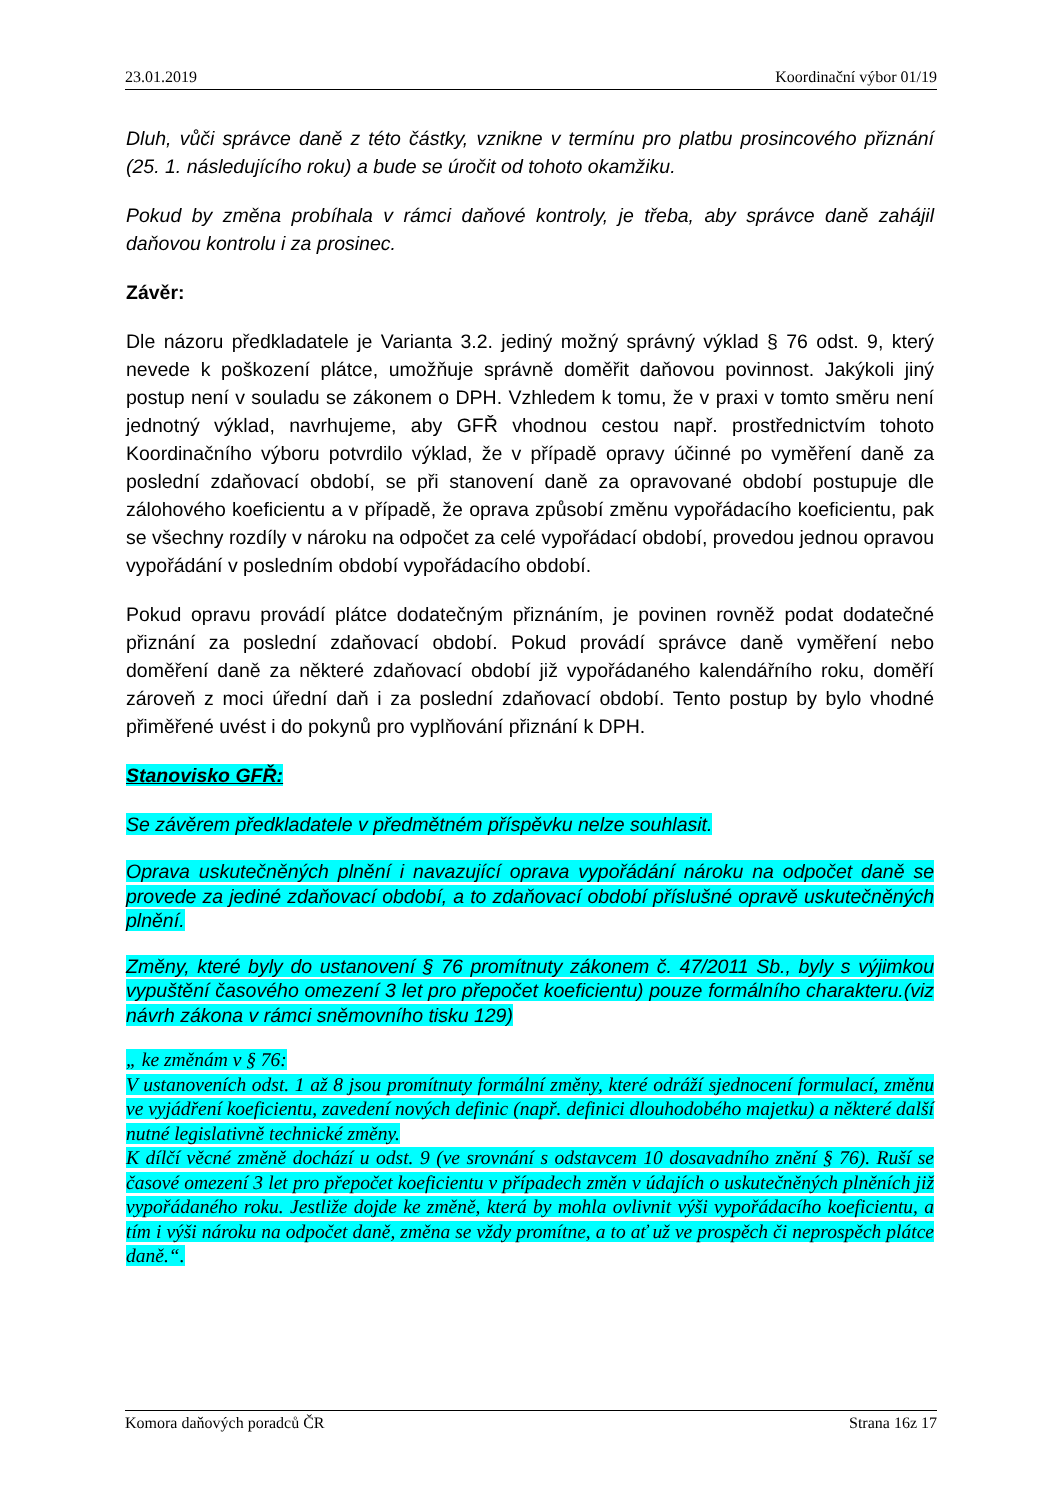23.01.2019 Koordinační výbor 01/19
Dluh, vůči správce daně z této částky, vznikne v termínu pro platbu prosincového přiznání (25. 1. následujícího roku) a bude se úročit od tohoto okamžiku.
Pokud by změna probíhala v rámci daňové kontroly, je třeba, aby správce daně zahájil daňovou kontrolu i za prosinec.
Závěr:
Dle názoru předkladatele je Varianta 3.2. jediný možný správný výklad § 76 odst. 9, který nevede k poškození plátce, umožňuje správně doměřit daňovou povinnost. Jakýkoli jiný postup není v souladu se zákonem o DPH. Vzhledem k tomu, že v praxi v tomto směru není jednotný výklad, navrhujeme, aby GFŘ vhodnou cestou např. prostřednictvím tohoto Koordinačního výboru potvrdilo výklad, že v případě opravy účinné po vyměření daně za poslední zdaňovací období, se při stanovení daně za opravované období postupuje dle zálohového koeficientu a v případě, že oprava způsobí změnu vypořádacího koeficientu, pak se všechny rozdíly v nároku na odpočet za celé vypořádací období, provedou jednou opravou vypořádání v posledním období vypořádacího období.
Pokud opravu provádí plátce dodatečným přiznáním, je povinen rovněž podat dodatečné přiznání za poslední zdaňovací období. Pokud provádí správce daně vyměření nebo doměření daně za některé zdaňovací období již vypořádaného kalendářního roku, doměří zároveň z moci úřední daň i za poslední zdaňovací období. Tento postup by bylo vhodné přiměřené uvést i do pokynů pro vyplňování přiznání k DPH.
Stanovisko GFŘ:
Se závěrem předkladatele v předmětném příspěvku nelze souhlasit.
Oprava uskutečněných plnění i navazující oprava vypořádání nároku na odpočet daně se provede za jediné zdaňovací období, a to zdaňovací období příslušné opravě uskutečněných plnění.
Změny, které byly do ustanovení § 76 promítnuty zákonem č. 47/2011 Sb., byly s výjimkou vypuštění časového omezení 3 let pro přepočet koeficientu) pouze formálního charakteru.(viz návrh zákona v rámci sněmovního tisku 129)
„ ke změnám v § 76:
V ustanoveních odst. 1 až 8 jsou promítnuty formální změny, které odráží sjednocení formulací, změnu ve vyjádření koeficientu, zavedení nových definic (např. definici dlouhodobého majetku) a některé další nutné legislativně technické změny.
K dílčí věcné změně dochází u odst. 9 (ve srovnání s odstavcem 10 dosavadního znění § 76). Ruší se časové omezení 3 let pro přepočet koeficientu v případech změn v údajích o uskutečněných plněních již vypořádaného roku. Jestliže dojde ke změně, která by mohla ovlivnit výši vypořádacího koeficientu, a tím i výši nároku na odpočet daně, změna se vždy promítne, a to ať už ve prospěch či neprospěch plátce daně.“.
Komora daňových poradců ČR Strana 16z 17